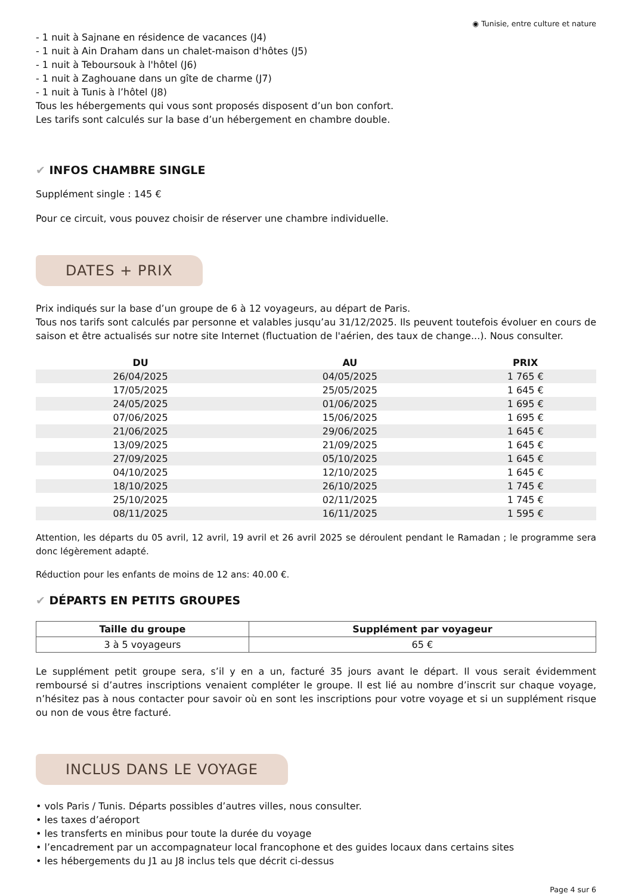◉ Tunisie, entre culture et nature
- 1 nuit à Sajnane en résidence de vacances (J4)
- 1 nuit à Ain Draham dans un chalet-maison d'hôtes (J5)
- 1 nuit à Teboursouk à l'hôtel (J6)
- 1 nuit à Zaghouane dans un gîte de charme (J7)
- 1 nuit à Tunis à l’hôtel (J8)
Tous les hébergements qui vous sont proposés disposent d’un bon confort.
Les tarifs sont calculés sur la base d’un hébergement en chambre double.
✔ INFOS CHAMBRE SINGLE
Supplément single : 145 €
Pour ce circuit, vous pouvez choisir de réserver une chambre individuelle.
DATES + PRIX
Prix indiqués sur la base d’un groupe de 6 à 12 voyageurs, au départ de Paris.
Tous nos tarifs sont calculés par personne et valables jusqu’au 31/12/2025. Ils peuvent toutefois évoluer en cours de saison et être actualisés sur notre site Internet (fluctuation de l'aérien, des taux de change...). Nous consulter.
| DU | AU | PRIX |
| --- | --- | --- |
| 26/04/2025 | 04/05/2025 | 1 765 € |
| 17/05/2025 | 25/05/2025 | 1 645 € |
| 24/05/2025 | 01/06/2025 | 1 695 € |
| 07/06/2025 | 15/06/2025 | 1 695 € |
| 21/06/2025 | 29/06/2025 | 1 645 € |
| 13/09/2025 | 21/09/2025 | 1 645 € |
| 27/09/2025 | 05/10/2025 | 1 645 € |
| 04/10/2025 | 12/10/2025 | 1 645 € |
| 18/10/2025 | 26/10/2025 | 1 745 € |
| 25/10/2025 | 02/11/2025 | 1 745 € |
| 08/11/2025 | 16/11/2025 | 1 595 € |
Attention, les départs du 05 avril, 12 avril, 19 avril et 26 avril 2025 se déroulent pendant le Ramadan ; le programme sera donc légèrement adapté.
Réduction pour les enfants de moins de 12 ans: 40.00 €.
✔ DÉPARTS EN PETITS GROUPES
| Taille du groupe | Supplément par voyageur |
| --- | --- |
| 3 à 5 voyageurs | 65 € |
Le supplément petit groupe sera, s’il y en a un, facturé 35 jours avant le départ. Il vous serait évidemment remboursé si d’autres inscriptions venaient compléter le groupe. Il est lié au nombre d’inscrit sur chaque voyage, n’hésitez pas à nous contacter pour savoir où en sont les inscriptions pour votre voyage et si un supplément risque ou non de vous être facturé.
INCLUS DANS LE VOYAGE
• vols Paris / Tunis. Départs possibles d’autres villes, nous consulter.
• les taxes d’aéroport
• les transferts en minibus pour toute la durée du voyage
• l’encadrement par un accompagnateur local francophone et des guides locaux dans certains sites
• les hébergements du J1 au J8 inclus tels que décrit ci-dessus
Page 4 sur 6